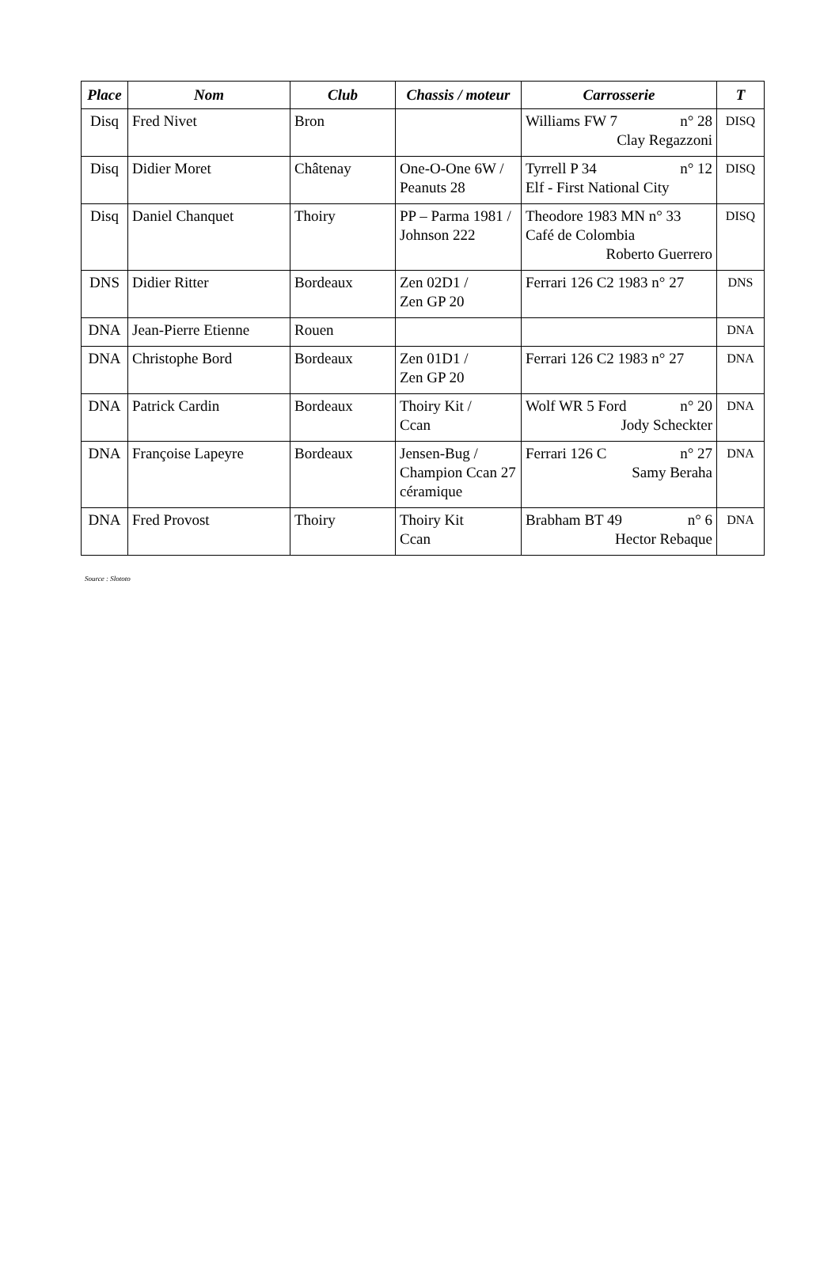| Place | Nom | Club | Chassis / moteur | Carrosserie | T |
| --- | --- | --- | --- | --- | --- |
| Disq | Fred Nivet | Bron | | Williams FW 7 n° 28 Clay Regazzoni | DISQ |
| Disq | Didier Moret | Châtenay | One-O-One 6W / Peanuts 28 | Tyrrell P 34 n° 12 Elf - First National City | DISQ |
| Disq | Daniel Chanquet | Thoiry | PP – Parma 1981 / Johnson 222 | Theodore 1983 MN n° 33 Café de Colombia Roberto Guerrero | DISQ |
| DNS | Didier Ritter | Bordeaux | Zen 02D1 / Zen GP 20 | Ferrari 126 C2 1983 n° 27 | DNS |
| DNA | Jean-Pierre Etienne | Rouen | | | DNA |
| DNA | Christophe Bord | Bordeaux | Zen 01D1 / Zen GP 20 | Ferrari 126 C2 1983 n° 27 | DNA |
| DNA | Patrick Cardin | Bordeaux | Thoiry Kit / Ccan | Wolf WR 5 Ford n° 20 Jody Scheckter | DNA |
| DNA | Françoise Lapeyre | Bordeaux | Jensen-Bug / Champion Ccan 27 céramique | Ferrari 126 C n° 27 Samy Beraha | DNA |
| DNA | Fred Provost | Thoiry | Thoiry Kit Ccan | Brabham BT 49 n° 6 Hector Rebaque | DNA |
Source : Slototo